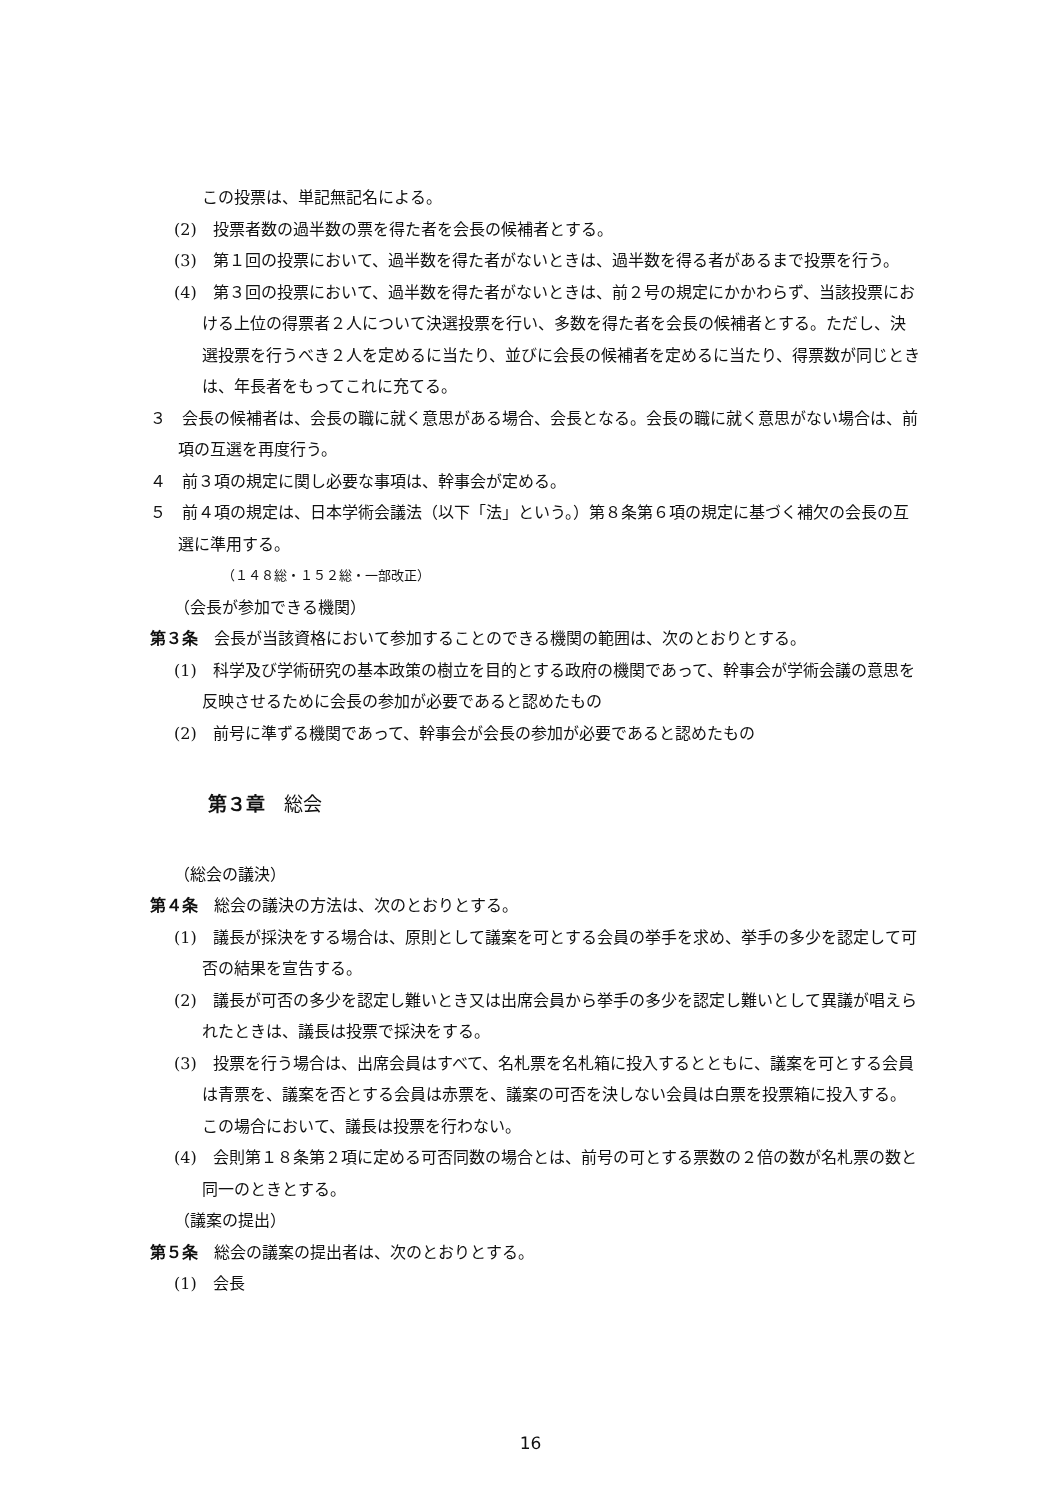この投票は、単記無記名による。
(2)　投票者数の過半数の票を得た者を会長の候補者とする。
(3)　第１回の投票において、過半数を得た者がないときは、過半数を得る者があるまで投票を行う。
(4)　第３回の投票において、過半数を得た者がないときは、前２号の規定にかかわらず、当該投票における上位の得票者２人について決選投票を行い、多数を得た者を会長の候補者とする。ただし、決選投票を行うべき２人を定めるに当たり、並びに会長の候補者を定めるに当たり、得票数が同じときは、年長者をもってこれに充てる。
３　会長の候補者は、会長の職に就く意思がある場合、会長となる。会長の職に就く意思がない場合は、前項の互選を再度行う。
４　前３項の規定に関し必要な事項は、幹事会が定める。
５　前４項の規定は、日本学術会議法（以下「法」という。）第８条第６項の規定に基づく補欠の会長の互選に準用する。
（１４８総・１５２総・一部改正）
（会長が参加できる機関）
第３条　会長が当該資格において参加することのできる機関の範囲は、次のとおりとする。
(1)　科学及び学術研究の基本政策の樹立を目的とする政府の機関であって、幹事会が学術会議の意思を反映させるために会長の参加が必要であると認めたもの
(2)　前号に準ずる機関であって、幹事会が会長の参加が必要であると認めたもの
第３章　総会
（総会の議決）
第４条　総会の議決の方法は、次のとおりとする。
(1)　議長が採決をする場合は、原則として議案を可とする会員の挙手を求め、挙手の多少を認定して可否の結果を宣告する。
(2)　議長が可否の多少を認定し難いとき又は出席会員から挙手の多少を認定し難いとして異議が唱えられたときは、議長は投票で採決をする。
(3)　投票を行う場合は、出席会員はすべて、名札票を名札箱に投入するとともに、議案を可とする会員は青票を、議案を否とする会員は赤票を、議案の可否を決しない会員は白票を投票箱に投入する。この場合において、議長は投票を行わない。
(4)　会則第１８条第２項に定める可否同数の場合とは、前号の可とする票数の２倍の数が名札票の数と同一のときとする。
（議案の提出）
第５条　総会の議案の提出者は、次のとおりとする。
(1)　会長
16